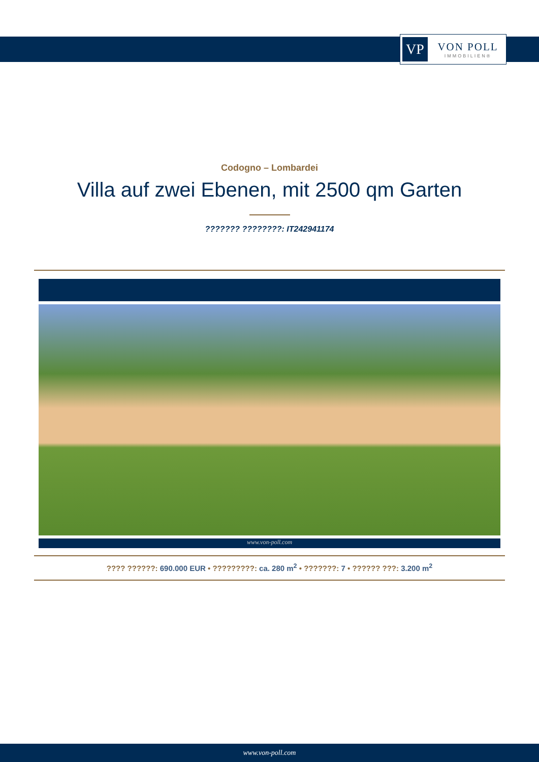VP
VON POLL
IMMOBILIEN®
Codogno – Lombardei
Villa auf zwei Ebenen, mit 2500 qm Garten
??????? ????????: IT242941174
www.von-poll.com
???? ??????: 690.000 EUR • ?????????: ca. 280 m<sup>2</sup> • ???????: 7 • ?????? ???: 3.200 m<sup>2</sup>
www.von-poll.com